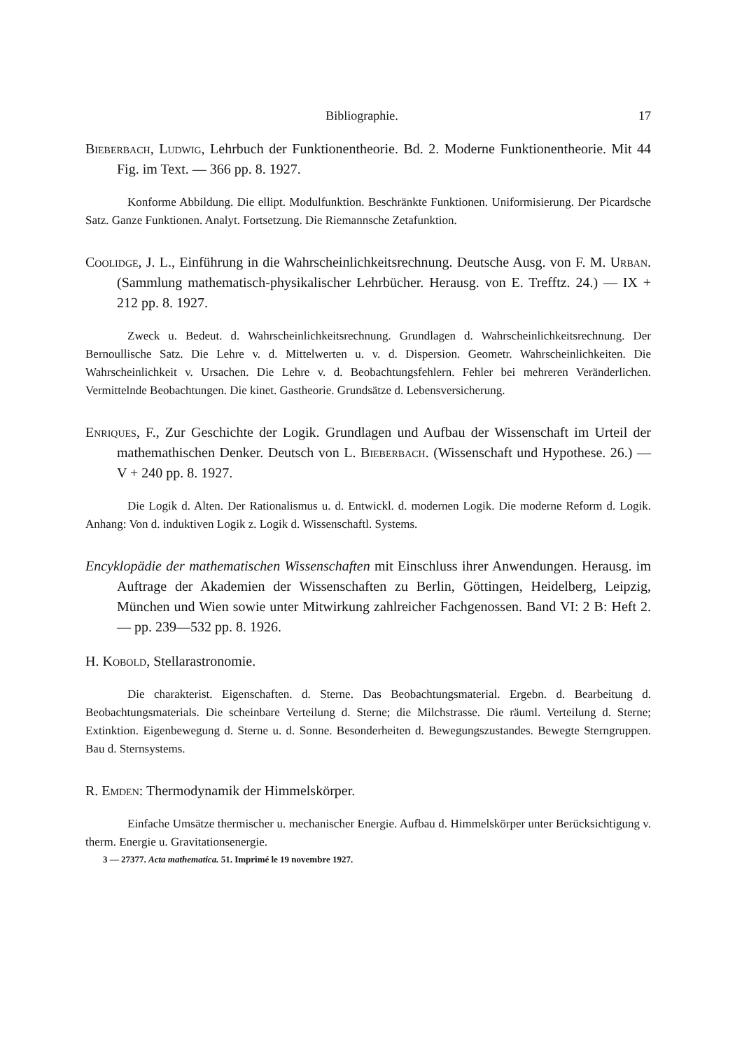Bibliographie. 17
Bieberbach, Ludwig, Lehrbuch der Funktionentheorie. Bd. 2. Moderne Funktionentheorie. Mit 44 Fig. im Text. — 366 pp. 8. 1927.
Konforme Abbildung. Die ellipt. Modulfunktion. Beschränkte Funktionen. Uniformisierung. Der Picardsche Satz. Ganze Funktionen. Analyt. Fortsetzung. Die Riemannsche Zetafunktion.
Coolidge, J. L., Einführung in die Wahrscheinlichkeitsrechnung. Deutsche Ausg. von F. M. Urban. (Sammlung mathematisch-physikalischer Lehrbücher. Herausg. von E. Trefftz. 24.) — IX + 212 pp. 8. 1927.
Zweck u. Bedeut. d. Wahrscheinlichkeitsrechnung. Grundlagen d. Wahrscheinlichkeitsrechnung. Der Bernoullische Satz. Die Lehre v. d. Mittelwerten u. v. d. Dispersion. Geometr. Wahrscheinlichkeiten. Die Wahrscheinlichkeit v. Ursachen. Die Lehre v. d. Beobachtungsfehlern. Fehler bei mehreren Veränderlichen. Vermittelnde Beobachtungen. Die kinet. Gastheorie. Grundsätze d. Lebensversicherung.
Enriques, F., Zur Geschichte der Logik. Grundlagen und Aufbau der Wissenschaft im Urteil der mathemathischen Denker. Deutsch von L. Bieberbach. (Wissenschaft und Hypothese. 26.) — V + 240 pp. 8. 1927.
Die Logik d. Alten. Der Rationalismus u. d. Entwickl. d. modernen Logik. Die moderne Reform d. Logik. Anhang: Von d. induktiven Logik z. Logik d. Wissenschaftl. Systems.
Encyklopädie der mathematischen Wissenschaften mit Einschluss ihrer Anwendungen. Herausg. im Auftrage der Akademien der Wissenschaften zu Berlin, Göttingen, Heidelberg, Leipzig, München und Wien sowie unter Mitwirkung zahlreicher Fachgenossen. Band VI: 2 B: Heft 2. — pp. 239—532 pp. 8. 1926.
H. Kobold, Stellarastronomie.
Die charakterist. Eigenschaften. d. Sterne. Das Beobachtungsmaterial. Ergebn. d. Bearbeitung d. Beobachtungsmaterials. Die scheinbare Verteilung d. Sterne; die Milchstrasse. Die räuml. Verteilung d. Sterne; Extinktion. Eigenbewegung d. Sterne u. d. Sonne. Besonderheiten d. Bewegungszustandes. Bewegte Sterngruppen. Bau d. Sternsystems.
R. Emden: Thermodynamik der Himmelskörper.
Einfache Umsätze thermischer u. mechanischer Energie. Aufbau d. Himmelskörper unter Berücksichtigung v. therm. Energie u. Gravitationsenergie.
3 — 27377. Acta mathematica. 51. Imprimé le 19 novembre 1927.